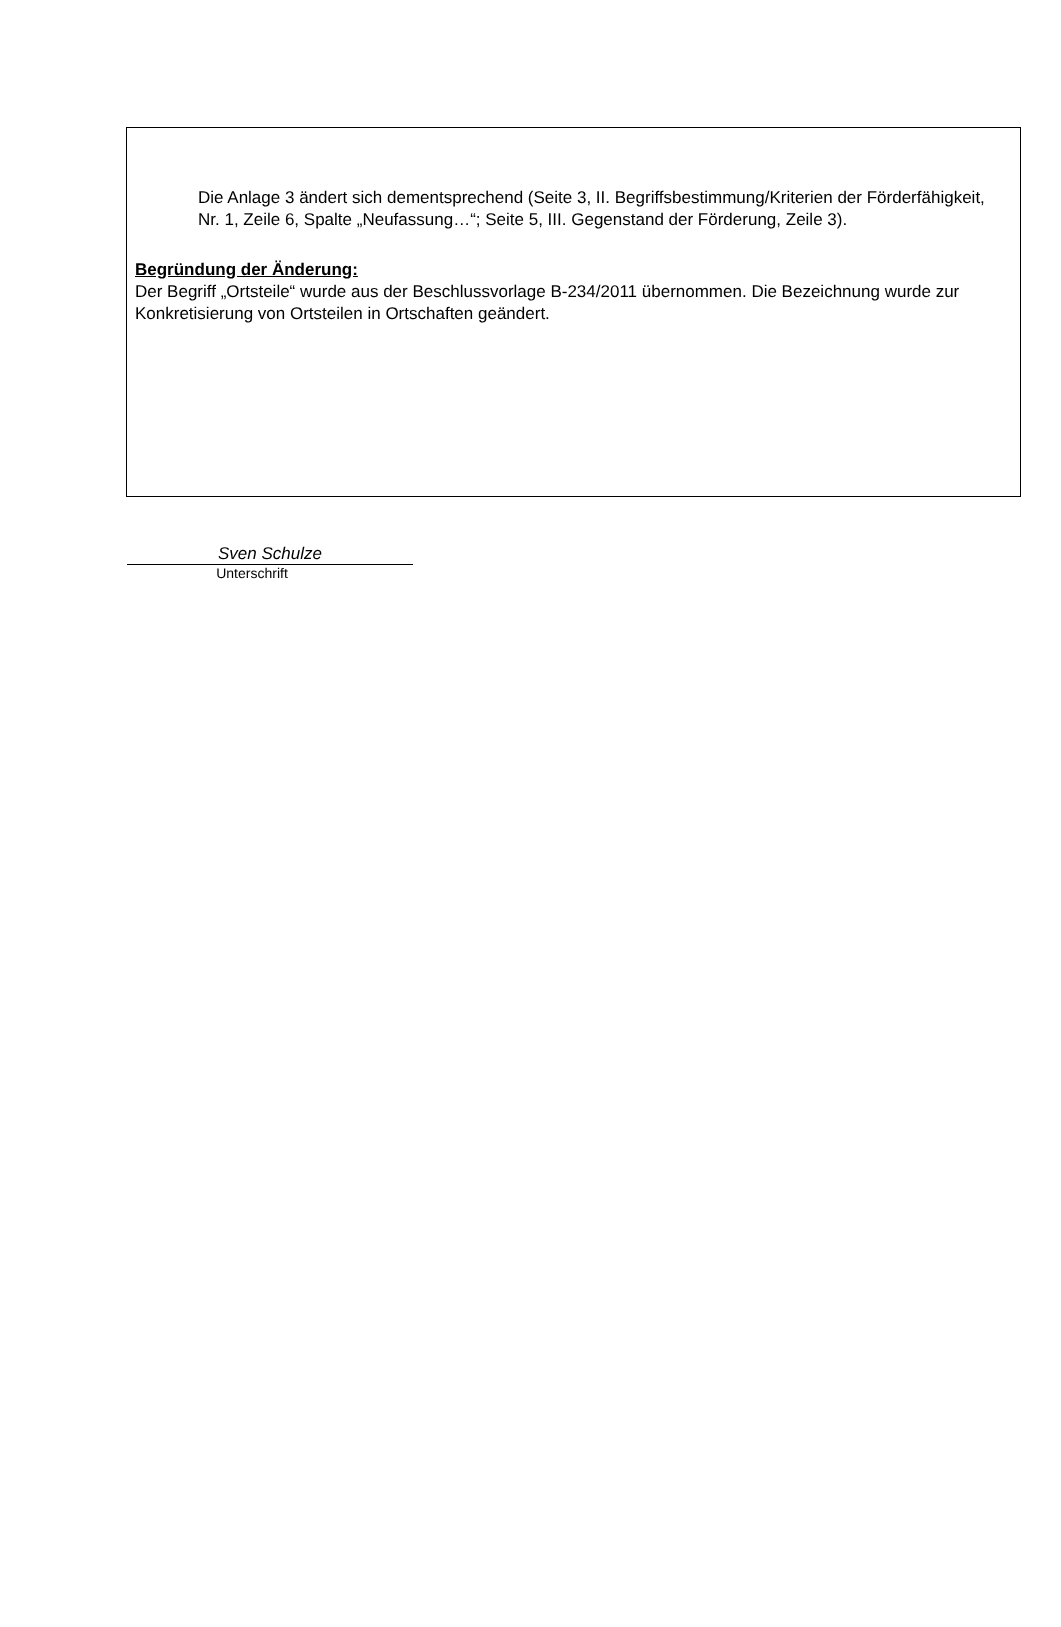Die Anlage 3 ändert sich dementsprechend (Seite 3, II. Begriffsbestimmung/Kriterien der Förderfähigkeit, Nr. 1, Zeile 6, Spalte „Neufassung…“; Seite 5, III. Gegenstand der Förderung, Zeile 3).
Begründung der Änderung:
Der Begriff „Ortsteile“ wurde aus der Beschlussvorlage B-234/2011 übernommen. Die Bezeichnung wurde zur Konkretisierung von Ortsteilen in Ortschaften geändert.
Sven Schulze
Unterschrift